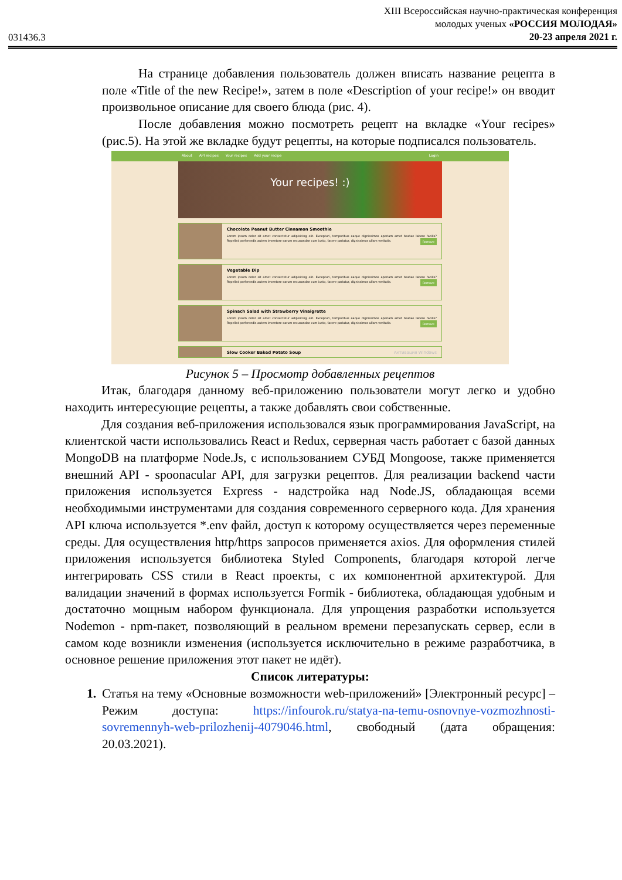031436.3
XIII Всероссийская научно-практическая конференция
молодых ученых «РОССИЯ МОЛОДАЯ»
20-23 апреля 2021 г.
На странице добавления пользователь должен вписать название рецепта в поле «Title of the new Recipe!», затем в поле «Description of your recipe!» он вводит произвольное описание для своего блюда (рис. 4).
После добавления можно посмотреть рецепт на вкладке «Your recipes» (рис.5). На этой же вкладке будут рецепты, на которые подписался пользователь.
About API recipes Your recipes Add your recipe Login
Your recipes! :)
Chocolate Peanut Butter Cinnamon Smoothie
Lorem ipsum dolor sit amet consectetur adipisicing elit. Excepturi, temporibus eaque dignissimos aperiam amet beatae labore facilis? Repellat perferendis autem inventore earum recusandae cum iusto, facere pariatur, dignissimos ullam veritatis. Remove
Vegetable Dip
Lorem ipsum dolor sit amet consectetur adipisicing elit. Excepturi, temporibus eaque dignissimos aperiam amet beatae labore facilis? Repellat perferendis autem inventore earum recusandae cum iusto, facere pariatur, dignissimos ullam veritatis. Remove
Spinach Salad with Strawberry Vinaigrette
Lorem ipsum dolor sit amet consectetur adipisicing elit. Excepturi, temporibus eaque dignissimos aperiam amet beatae labore facilis? Repellat perferendis autem inventore earum recusandae cum iusto, facere pariatur, dignissimos ullam veritatis. Remove
Slow Cooker Baked Potato Soup Активация Windows
Рисунок 5 – Просмотр добавленных рецептов
Итак, благодаря данному веб-приложению пользователи могут легко и удобно находить интересующие рецепты, а также добавлять свои собственные.
Для создания веб-приложения использовался язык программирования JavaScript, на клиентской части использовались React и Redux, серверная часть работает с базой данных MongoDB на платформе Node.Js, с использованием СУБД Mongoose, также применяется внешний API - spoonacular API, для загрузки рецептов. Для реализации backend части приложения используется Express - надстройка над Node.JS, обладающая всеми необходимыми инструментами для создания современного серверного кода. Для хранения API ключа используется *.env файл, доступ к которому осуществляется через переменные среды. Для осуществления http/https запросов применяется axios. Для оформления стилей приложения используется библиотека Styled Components, благодаря которой легче интегрировать CSS стили в React проекты, с их компонентной архитектурой. Для валидации значений в формах используется Formik - библиотека, обладающая удобным и достаточно мощным набором функционала. Для упрощения разработки используется Nodemon - npm-пакет, позволяющий в реальном времени перезапускать сервер, если в самом коде возникли изменения (используется исключительно в режиме разработчика, в основное решение приложения этот пакет не идёт).
Список литературы:
1. Статья на тему «Основные возможности web-приложений» [Электронный ресурс] – Режим доступа: https://infourok.ru/statya-na-temu-osnovnye-vozmozhnosti-sovremennyh-web-prilozhenij-4079046.html, свободный (дата обращения: 20.03.2021).